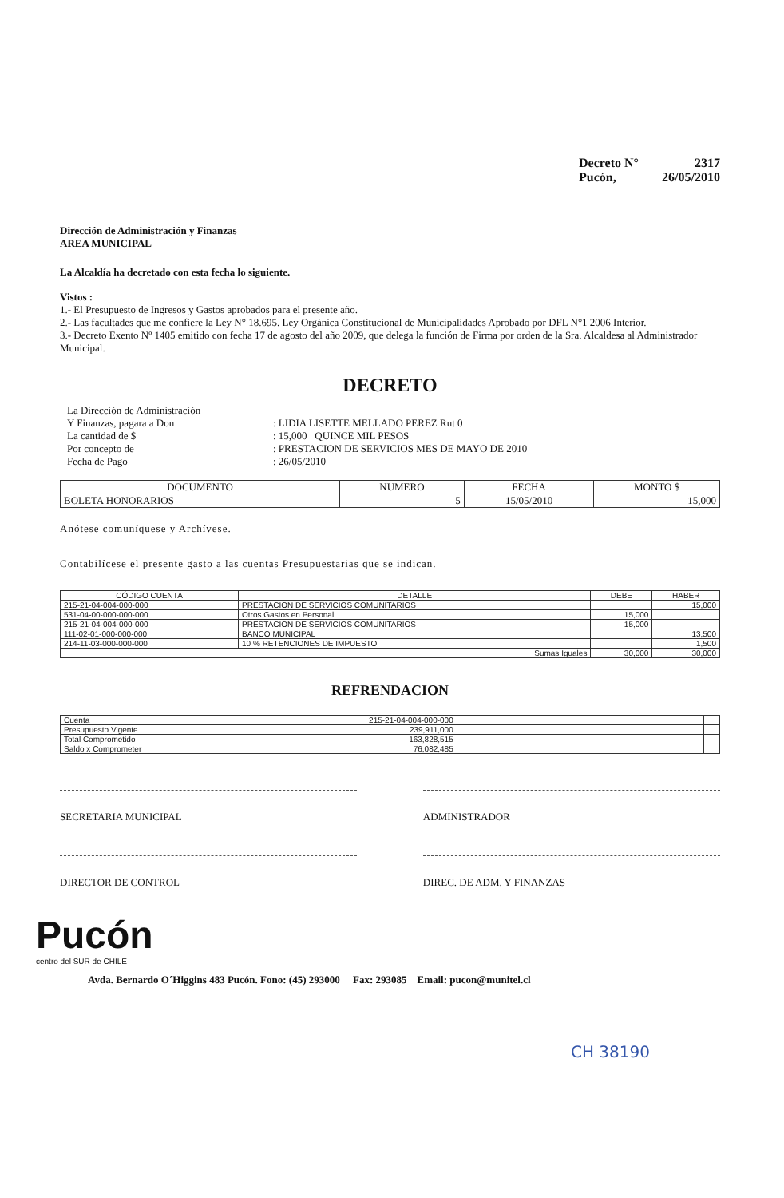Decreto N° 2317
Pucón, 26/05/2010
Dirección de Administración y Finanzas
AREA MUNICIPAL
La Alcaldía ha decretado con esta fecha lo siguiente.
Vistos :
1.- El Presupuesto de Ingresos y Gastos aprobados para el presente año.
2.- Las facultades que me confiere la Ley N° 18.695. Ley Orgánica Constitucional de Municipalidades Aprobado por DFL N°1 2006 Interior.
3.- Decreto Exento Nº 1405 emitido con fecha 17 de agosto del año 2009, que delega la función de Firma por orden de la Sra. Alcaldesa al Administrador Municipal.
DECRETO
| La Dirección de Administración | |
| Y Finanzas, pagara a Don | : LIDIA LISETTE MELLADO PEREZ Rut 0 |
| La cantidad de $ | : 15,000 QUINCE MIL PESOS |
| Por concepto de | : PRESTACION DE SERVICIOS MES DE MAYO DE 2010 |
| Fecha de Pago | : 26/05/2010 |
| DOCUMENTO | NUMERO | FECHA | MONTO $ |
| --- | --- | --- | --- |
| BOLETA HONORARIOS | 5 | 15/05/2010 | 15,000 |
Anótese comuníquese y Archívese.
Contabilícese el presente gasto a las cuentas Presupuestarias que se indican.
| CÓDIGO CUENTA | DETALLE | DEBE | HABER |
| --- | --- | --- | --- |
| 215-21-04-004-000-000 | PRESTACION DE SERVICIOS COMUNITARIOS | | 15,000 |
| 531-04-00-000-000-000 | Otros Gastos en Personal | 15,000 | |
| 215-21-04-004-000-000 | PRESTACION DE SERVICIOS COMUNITARIOS | 15,000 | |
| 111-02-01-000-000-000 | BANCO MUNICIPAL | | 13,500 |
| 214-11-03-000-000-000 | 10 % RETENCIONES DE IMPUESTO | | 1,500 |
| Sumas Iguales | | 30,000 | 30,000 |
REFRENDACION
| Cuenta | 215-21-04-004-000-000 | | |
| Presupuesto Vigente | 239,911,000 | | |
| Total Comprometido | 163,828,515 | | |
| Saldo x Comprometer | 76,082,485 | | |
SECRETARIA MUNICIPAL ADMINISTRADOR
DIRECTOR DE CONTROL DIREC. DE ADM. Y FINANZAS
Pucón
centro del SUR de CHILE
Avda. Bernardo O´Higgins 483 Pucón. Fono: (45) 293000 Fax: 293085 Email: pucon@munitel.cl
CH 38190